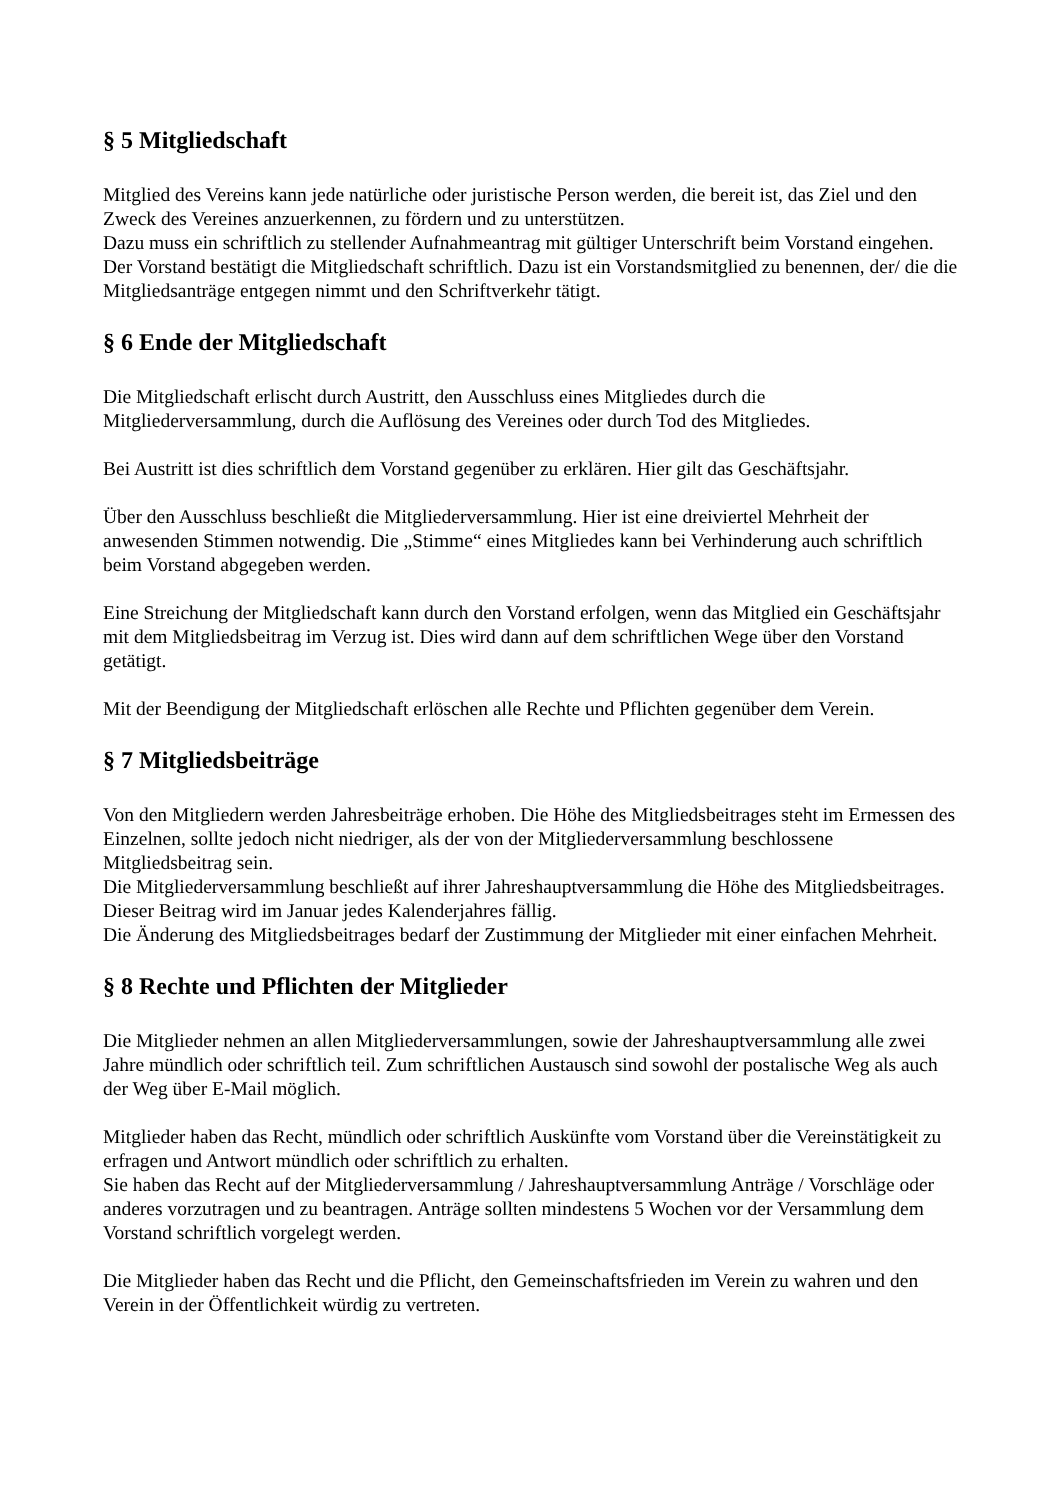§ 5 Mitgliedschaft
Mitglied des Vereins kann jede natürliche oder juristische Person werden, die bereit ist, das Ziel und den Zweck des Vereines anzuerkennen, zu fördern und zu unterstützen.
Dazu muss ein schriftlich zu stellender Aufnahmeantrag mit gültiger Unterschrift beim Vorstand eingehen. Der Vorstand bestätigt die Mitgliedschaft schriftlich. Dazu ist ein Vorstandsmitglied zu benennen, der/ die die Mitgliedsanträge entgegen nimmt und den Schriftverkehr tätigt.
§ 6 Ende der Mitgliedschaft
Die Mitgliedschaft erlischt durch Austritt, den Ausschluss eines Mitgliedes durch die Mitgliederversammlung, durch die Auflösung des Vereines oder durch Tod des Mitgliedes.
Bei Austritt ist dies schriftlich dem Vorstand gegenüber zu erklären. Hier gilt das Geschäftsjahr.
Über den Ausschluss beschließt die Mitgliederversammlung. Hier ist eine dreiviertel Mehrheit der anwesenden Stimmen notwendig. Die „Stimme“ eines Mitgliedes kann bei Verhinderung auch schriftlich beim Vorstand abgegeben werden.
Eine Streichung der Mitgliedschaft kann durch den Vorstand erfolgen, wenn das Mitglied ein Geschäftsjahr mit dem Mitgliedsbeitrag im Verzug ist. Dies wird dann auf dem schriftlichen Wege über den Vorstand getätigt.
Mit der Beendigung der Mitgliedschaft erlöschen alle Rechte und Pflichten gegenüber dem Verein.
§ 7 Mitgliedsbeiträge
Von den Mitgliedern werden Jahresbeiträge erhoben. Die Höhe des Mitgliedsbeitrages steht im Ermessen des Einzelnen, sollte jedoch nicht niedriger, als der von der Mitgliederversammlung beschlossene Mitgliedsbeitrag sein.
Die Mitgliederversammlung beschließt auf ihrer Jahreshauptversammlung die Höhe des Mitgliedsbeitrages.
Dieser Beitrag wird im Januar jedes Kalenderjahres fällig.
Die Änderung des Mitgliedsbeitrages bedarf der Zustimmung der Mitglieder mit einer einfachen Mehrheit.
§ 8 Rechte und Pflichten der Mitglieder
Die Mitglieder nehmen an allen Mitgliederversammlungen, sowie der Jahreshauptversammlung alle zwei Jahre mündlich oder schriftlich teil. Zum schriftlichen Austausch sind sowohl der postalische Weg als auch der Weg über E-Mail möglich.
Mitglieder haben das Recht, mündlich oder schriftlich Auskünfte vom Vorstand über die Vereinstätigkeit zu erfragen und Antwort mündlich oder schriftlich zu erhalten.
Sie haben das Recht auf der Mitgliederversammlung / Jahreshauptversammlung Anträge / Vorschläge oder anderes vorzutragen und zu beantragen. Anträge sollten mindestens 5 Wochen vor der Versammlung dem Vorstand schriftlich vorgelegt werden.
Die Mitglieder haben das Recht und die Pflicht, den Gemeinschaftsfrieden im Verein zu wahren und den Verein in der Öffentlichkeit würdig zu vertreten.